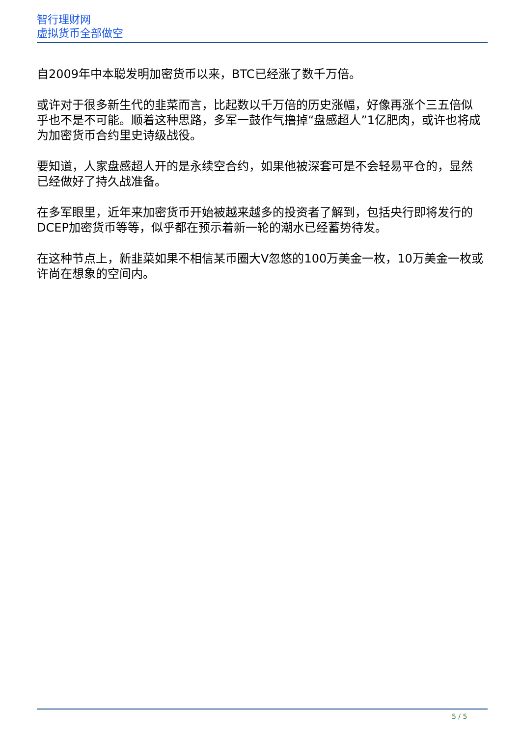智行理财网
虚拟货币全部做空
自2009年中本聪发明加密货币以来，BTC已经涨了数千万倍。
或许对于很多新生代的韭菜而言，比起数以千万倍的历史涨幅，好像再涨个三五倍似乎也不是不可能。顺着这种思路，多军一鼓作气撸掉“盘感超人”1亿肥肉，或许也将成为加密货币合约里史诗级战役。
要知道，人家盘感超人开的是永续空合约，如果他被深套可是不会轻易平仓的，显然已经做好了持久战准备。
在多军眼里，近年来加密货币开始被越来越多的投资者了解到，包括央行即将发行的DCEP加密货币等等，似乎都在预示着新一轮的潮水已经蓄势待发。
在这种节点上，新韭菜如果不相信某币圈大V忽悠的100万美金一枚，10万美金一枚或许尚在想象的空间内。
5 / 5